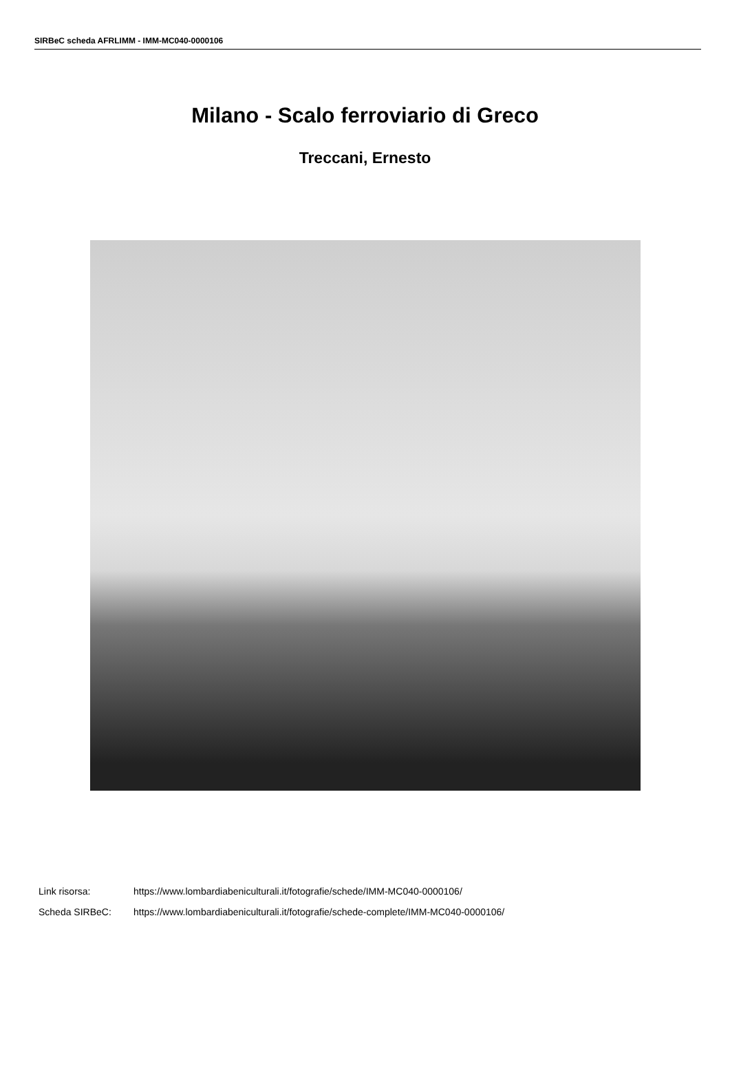SIRBeC scheda AFRLIMM - IMM-MC040-0000106
Milano - Scalo ferroviario di Greco
Treccani, Ernesto
| Link risorsa: | https://www.lombardiabeniculturali.it/fotografie/schede/IMM-MC040-0000106/ |
| Scheda SIRBeC: | https://www.lombardiabeniculturali.it/fotografie/schede-complete/IMM-MC040-0000106/ |